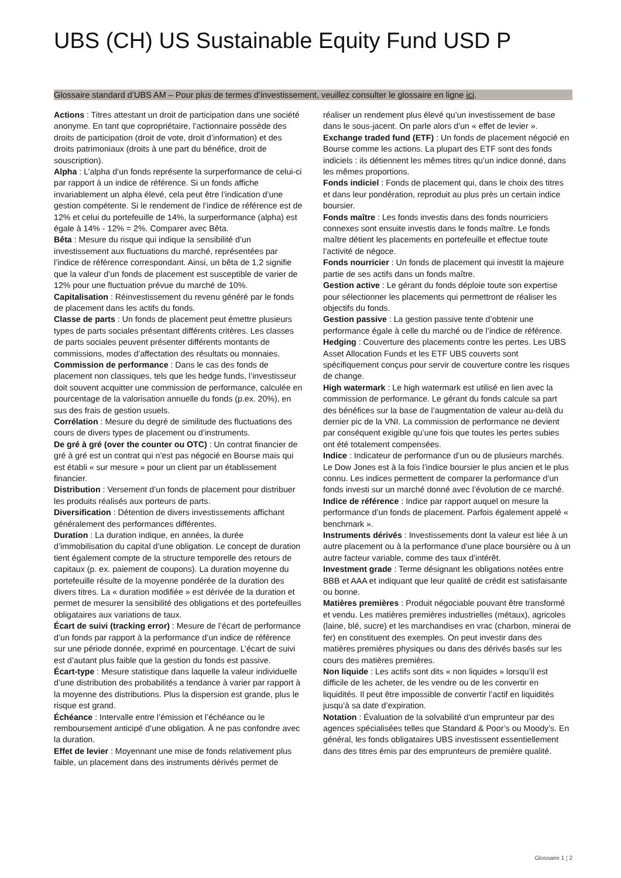UBS (CH) US Sustainable Equity Fund USD P
Glossaire standard d’UBS AM – Pour plus de termes d’investissement, veuillez consulter le glossaire en ligne ici.
Actions : Titres attestant un droit de participation dans une société anonyme. En tant que copropriétaire, l’actionnaire possède des droits de participation (droit de vote, droit d’information) et des droits patrimoniaux (droits à une part du bénéfice, droit de souscription).
Alpha : L’alpha d’un fonds représente la surperformance de celui-ci par rapport à un indice de référence. Si un fonds affiche invariablement un alpha élevé, cela peut être l’indication d’une gestion compétente. Si le rendement de l’indice de référence est de 12% et celui du portefeuille de 14%, la surperformance (alpha) est égale à 14% - 12% = 2%. Comparer avec Bêta.
Bêta : Mesure du risque qui indique la sensibilité d’un investissement aux fluctuations du marché, représentées par l’indice de référence correspondant. Ainsi, un bêta de 1,2 signifie que la valeur d’un fonds de placement est susceptible de varier de 12% pour une fluctuation prévue du marché de 10%.
Capitalisation : Réinvestissement du revenu généré par le fonds de placement dans les actifs du fonds.
Classe de parts : Un fonds de placement peut émettre plusieurs types de parts sociales présentant différents critères. Les classes de parts sociales peuvent présenter différents montants de commissions, modes d’affectation des résultats ou monnaies.
Commission de performance : Dans le cas des fonds de placement non classiques, tels que les hedge funds, l’investisseur doit souvent acquitter une commission de performance, calculée en pourcentage de la valorisation annuelle du fonds (p.ex. 20%), en sus des frais de gestion usuels.
Corrélation : Mesure du degré de similitude des fluctuations des cours de divers types de placement ou d’instruments.
De gré à gré (over the counter ou OTC) : Un contrat financier de gré à gré est un contrat qui n’est pas négocié en Bourse mais qui est établi « sur mesure » pour un client par un établissement financier.
Distribution : Versement d’un fonds de placement pour distribuer les produits réalisés aux porteurs de parts.
Diversification : Détention de divers investissements affichant généralement des performances différentes.
Duration : La duration indique, en années, la durée d’immobilisation du capital d’une obligation. Le concept de duration tient également compte de la structure temporelle des retours de capitaux (p. ex. paiement de coupons). La duration moyenne du portefeuille résulte de la moyenne pondérée de la duration des divers titres. La « duration modifiée » est dérivée de la duration et permet de mesurer la sensibilité des obligations et des portefeuilles obligataires aux variations de taux.
Écart de suivi (tracking error) : Mesure de l’écart de performance d’un fonds par rapport à la performance d’un indice de référence sur une période donnée, exprimé en pourcentage. L’écart de suivi est d’autant plus faible que la gestion du fonds est passive.
Écart-type : Mesure statistique dans laquelle la valeur individuelle d’une distribution des probabilités a tendance à varier par rapport à la moyenne des distributions. Plus la dispersion est grande, plus le risque est grand.
Échéance : Intervalle entre l’émission et l’échéance ou le remboursement anticipé d’une obligation. À ne pas confondre avec la duration.
Effet de levier : Moyennant une mise de fonds relativement plus faible, un placement dans des instruments dérivés permet de réaliser un rendement plus élevé qu’un investissement de base dans le sous-jacent. On parle alors d’un « effet de levier ».
Exchange traded fund (ETF) : Un fonds de placement négocié en Bourse comme les actions. La plupart des ETF sont des fonds indiciels : ils détiennent les mêmes titres qu’un indice donné, dans les mêmes proportions.
Fonds indiciel : Fonds de placement qui, dans le choix des titres et dans leur pondération, reproduit au plus près un certain indice boursier.
Fonds maître : Les fonds investis dans des fonds nourriciers connexes sont ensuite investis dans le fonds maître. Le fonds maître détient les placements en portefeuille et effectue toute l’activité de négoce.
Fonds nourricier : Un fonds de placement qui investit la majeure partie de ses actifs dans un fonds maître.
Gestion active : Le gérant du fonds déploie toute son expertise pour sélectionner les placements qui permettront de réaliser les objectifs du fonds.
Gestion passive : La gestion passive tente d’obtenir une performance égale à celle du marché ou de l’indice de référence.
Hedging : Couverture des placements contre les pertes. Les UBS Asset Allocation Funds et les ETF UBS couverts sont spécifiquement conçus pour servir de couverture contre les risques de change.
High watermark : Le high watermark est utilisé en lien avec la commission de performance. Le gérant du fonds calcule sa part des bénéfices sur la base de l’augmentation de valeur au-delà du dernier pic de la VNI. La commission de performance ne devient par conséquent exigible qu’une fois que toutes les pertes subies ont été totalement compensées.
Indice : Indicateur de performance d’un ou de plusieurs marchés. Le Dow Jones est à la fois l’indice boursier le plus ancien et le plus connu. Les indices permettent de comparer la performance d’un fonds investi sur un marché donné avec l’évolution de ce marché.
Indice de référence : Indice par rapport auquel on mesure la performance d’un fonds de placement. Parfois également appelé « benchmark ».
Instruments dérivés : Investissements dont la valeur est liée à un autre placement ou à la performance d’une place boursière ou à un autre facteur variable, comme des taux d’intérêt.
Investment grade : Terme désignant les obligations notées entre BBB et AAA et indiquant que leur qualité de crédit est satisfaisante ou bonne.
Matières premières : Produit négociable pouvant être transformé et vendu. Les matières premières industrielles (métaux), agricoles (laine, blé, sucre) et les marchandises en vrac (charbon, minerai de fer) en constituent des exemples. On peut investir dans des matières premières physiques ou dans des dérivés basés sur les cours des matières premières.
Non liquide : Les actifs sont dits « non liquides » lorsqu’il est difficile de les acheter, de les vendre ou de les convertir en liquidités. Il peut être impossible de convertir l’actif en liquidités jusqu’à sa date d’expiration.
Notation : Évaluation de la solvabilité d’un emprunteur par des agences spécialisées telles que Standard & Poor’s ou Moody’s. En général, les fonds obligataires UBS investissent essentiellement dans des titres émis par des emprunteurs de première qualité.
Glossaire 1 ¦ 2